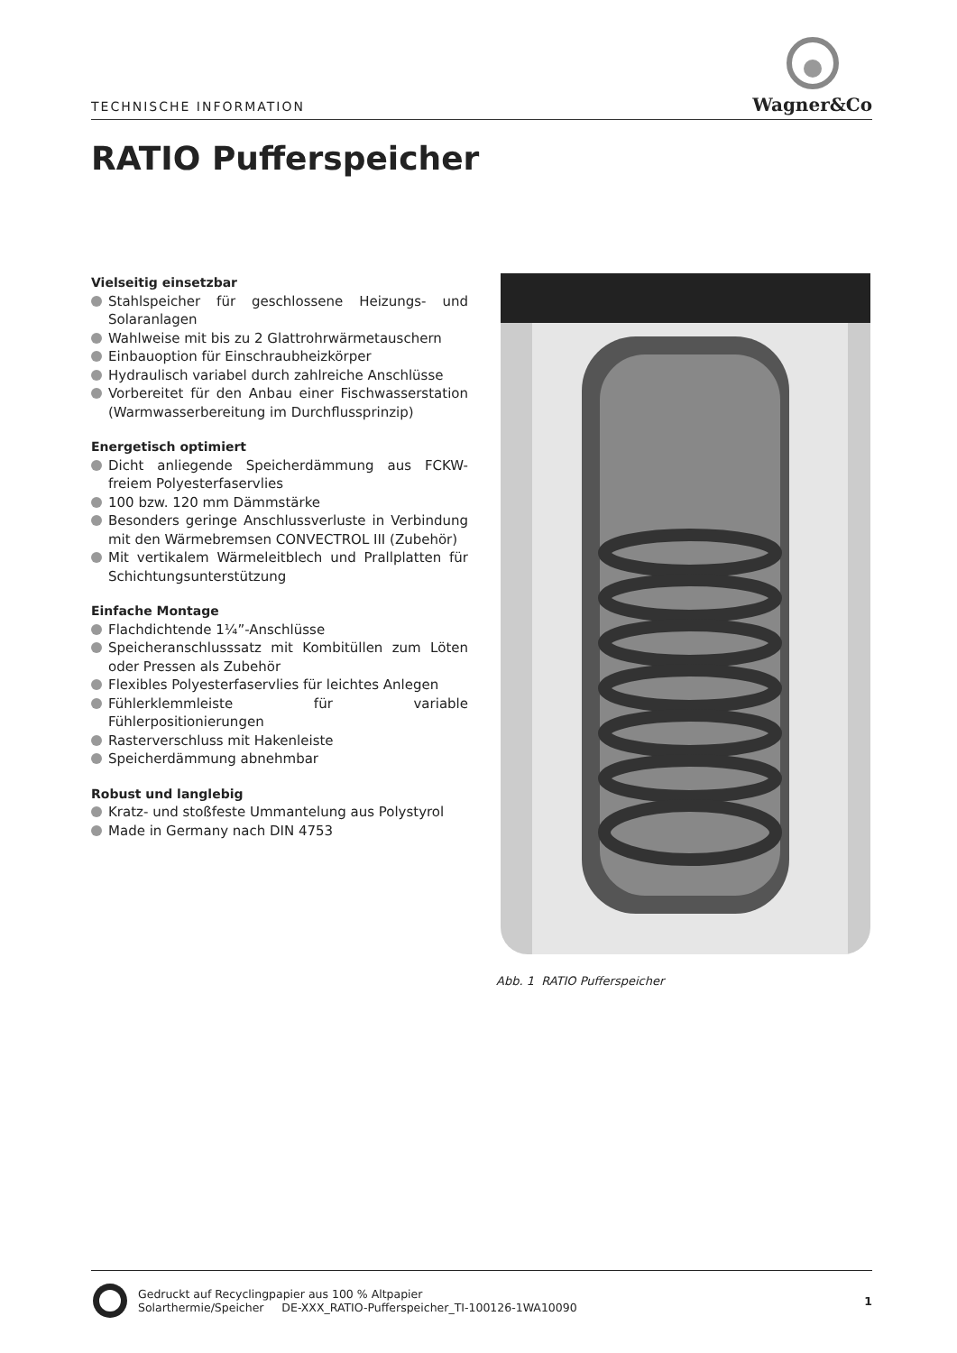TECHNISCHE INFORMATION
Wagner&Co
RATIO Pufferspeicher
Vielseitig einsetzbar
Stahlspeicher für geschlossene Heizungs- und Solaranlagen
Wahlweise mit bis zu 2 Glattrohrwärmetauschern
Einbauoption für Einschraubheizkörper
Hydraulisch variabel durch zahlreiche Anschlüsse
Vorbereitet für den Anbau einer Fischwasserstation (Warmwasserbereitung im Durchflussprinzip)
Energetisch optimiert
Dicht anliegende Speicherdämmung aus FCKW-freiem Polyesterfaservlies
100 bzw. 120 mm Dämmstärke
Besonders geringe Anschlussverluste in Verbindung mit den Wärmebremsen CONVECTROL III (Zubehör)
Mit vertikalem Wärmeleitblech und Prallplatten für Schichtungsunterstützung
Einfache Montage
Flachdichtende 1¼”-Anschlüsse
Speicheranschlusssatz mit Kombitüllen zum Löten oder Pressen als Zubehör
Flexibles Polyesterfaservlies für leichtes Anlegen
Fühlerklemmleiste für variable Fühlerpositionierungen
Rasterverschluss mit Hakenleiste
Speicherdämmung abnehmbar
Robust und langlebig
Kratz- und stoßfeste Ummantelung aus Polystyrol
Made in Germany nach DIN 4753
Abb. 1 RATIO Pufferspeicher
Gedruckt auf Recyclingpapier aus 100 % Altpapier
Solarthermie/Speicher DE-XXX_RATIO-Pufferspeicher_TI-100126-1WA10090
1